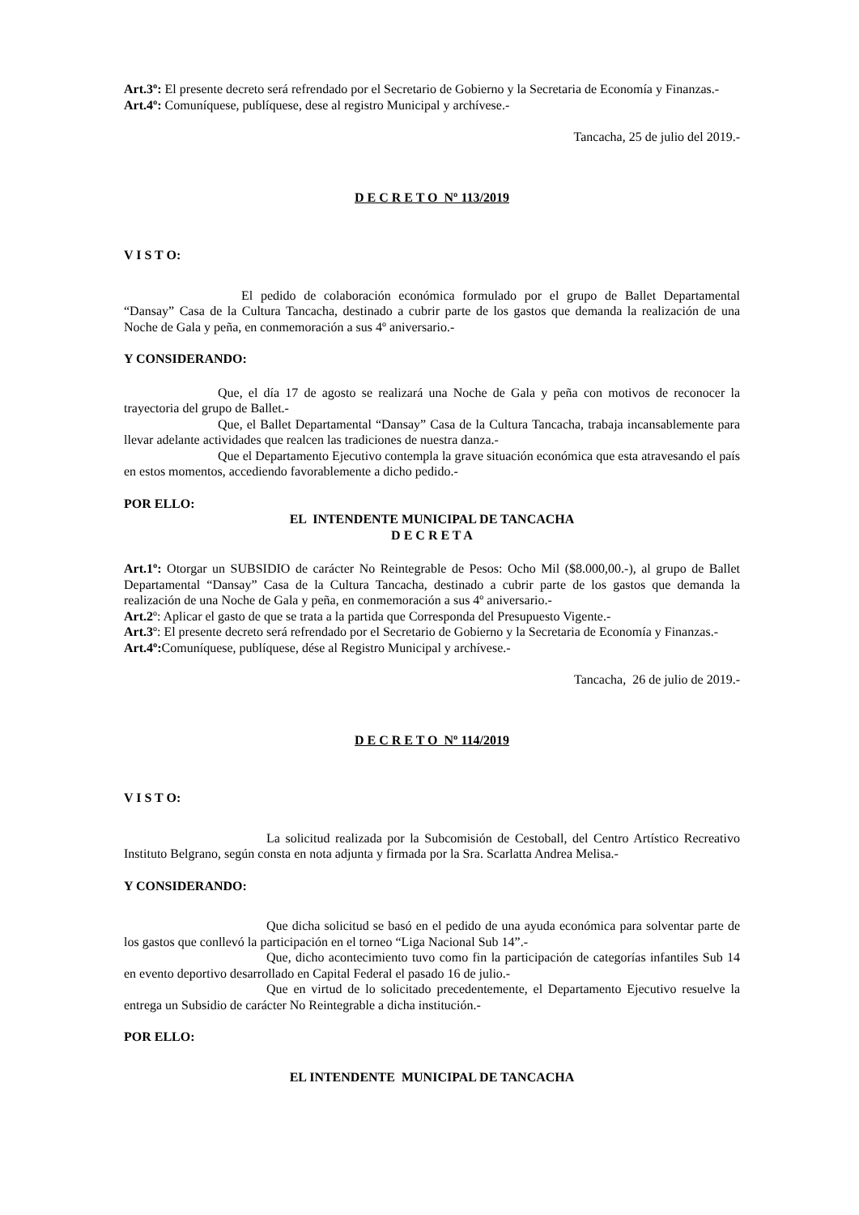Art.3º: El presente decreto será refrendado por el Secretario de Gobierno y la Secretaria de Economía y Finanzas.-
Art.4º: Comuníquese, publíquese, dese al registro Municipal y archívese.-
Tancacha, 25 de julio del 2019.-
D E C R E T O Nº 113/2019
V I S T O:
El pedido de colaboración económica formulado por el grupo de Ballet Departamental “Dansay” Casa de la Cultura Tancacha, destinado a cubrir parte de los gastos que demanda la realización de una Noche de Gala y peña, en conmemoración a sus 4º aniversario.-
Y CONSIDERANDO:
Que, el día 17 de agosto se realizará una Noche de Gala y peña con motivos de reconocer la trayectoria del grupo de Ballet.-
Que, el Ballet Departamental “Dansay” Casa de la Cultura Tancacha, trabaja incansablemente para llevar adelante actividades que realcen las tradiciones de nuestra danza.-
Que el Departamento Ejecutivo contempla la grave situación económica que esta atravesando el país en estos momentos, accediendo favorablemente a dicho pedido.-
POR ELLO:
EL INTENDENTE MUNICIPAL DE TANCACHA
D E C R E T A
Art.1º: Otorgar un SUBSIDIO de carácter No Reintegrable de Pesos: Ocho Mil ($8.000,00.-), al grupo de Ballet Departamental “Dansay” Casa de la Cultura Tancacha, destinado a cubrir parte de los gastos que demanda la realización de una Noche de Gala y peña, en conmemoración a sus 4º aniversario.-
Art.2º: Aplicar el gasto de que se trata a la partida que Corresponda del Presupuesto Vigente.-
Art.3º: El presente decreto será refrendado por el Secretario de Gobierno y la Secretaria de Economía y Finanzas.-
Art.4º: Comuníquese, publíquese, dése al Registro Municipal y archívese.-
Tancacha, 26 de julio de 2019.-
D E C R E T O Nº 114/2019
V I S T O:
La solicitud realizada por la Subcomisión de Cestoball, del Centro Artístico Recreativo Instituto Belgrano, según consta en nota adjunta y firmada por la Sra. Scarlatta Andrea Melisa.-
Y CONSIDERANDO:
Que dicha solicitud se basó en el pedido de una ayuda económica para solventar parte de los gastos que conllevó la participación en el torneo “Liga Nacional Sub 14”.-
Que, dicho acontecimiento tuvo como fin la participación de categorías infantiles Sub 14 en evento deportivo desarrollado en Capital Federal el pasado 16 de julio.-
Que en virtud de lo solicitado precedentemente, el Departamento Ejecutivo resuelve la entrega un Subsidio de carácter No Reintegrable a dicha institución.-
POR ELLO:
EL INTENDENTE MUNICIPAL DE TANCACHA